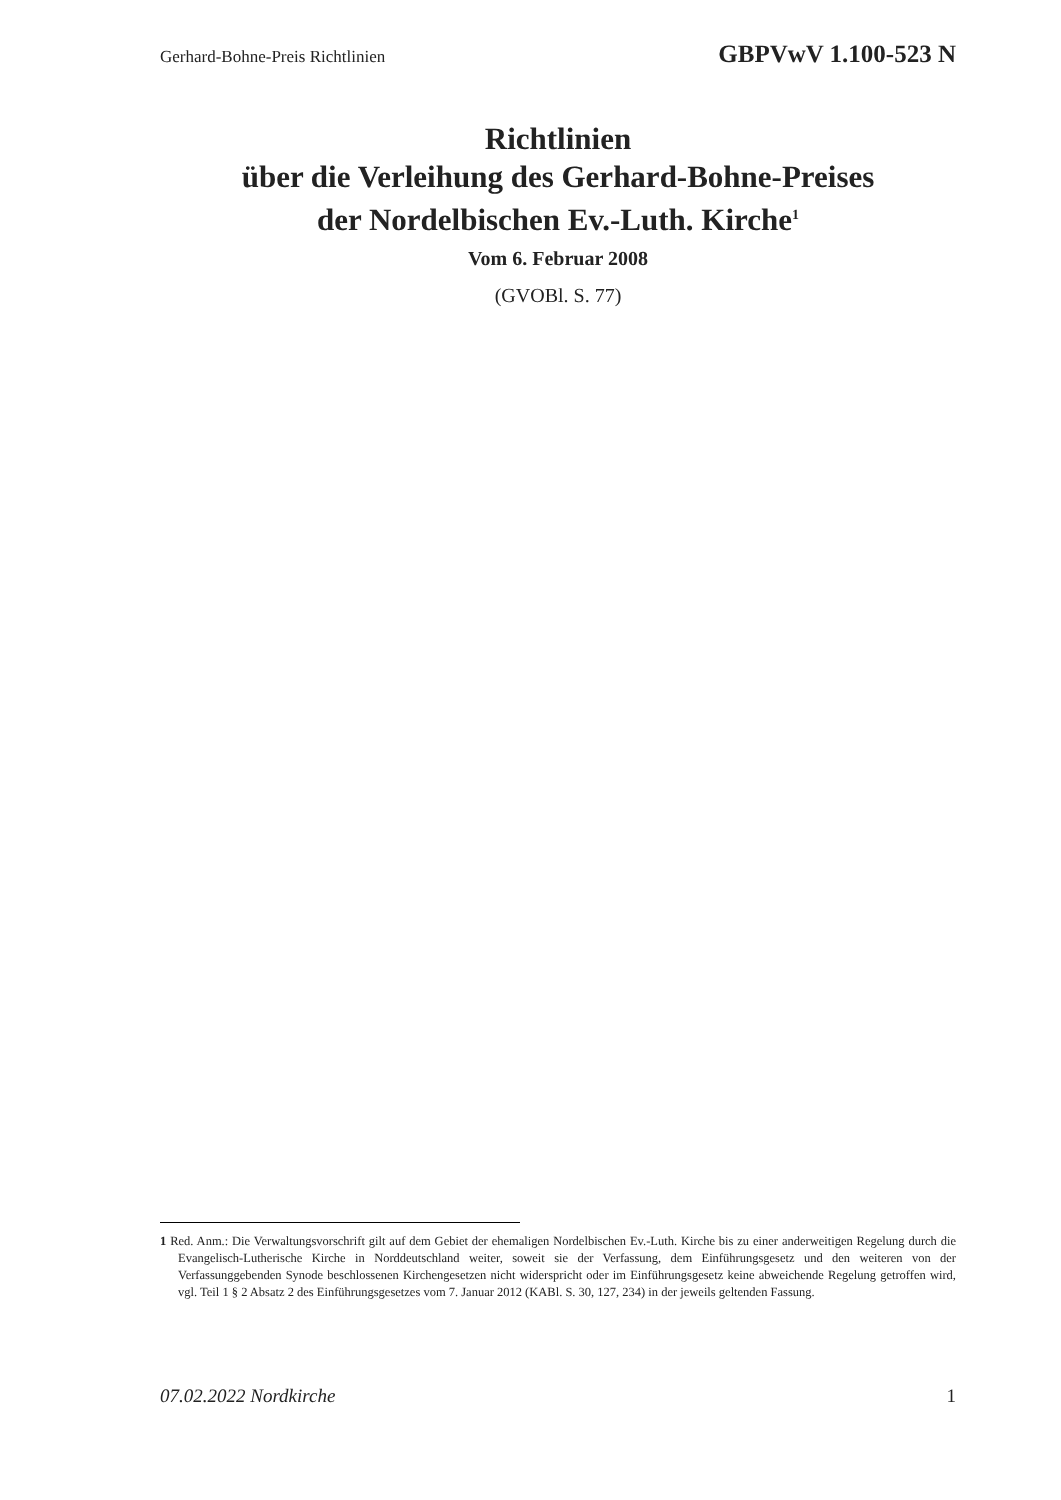Gerhard-Bohne-Preis Richtlinien GBPVwV 1.100-523 N
Richtlinien
über die Verleihung des Gerhard-Bohne-Preises
der Nordelbischen Ev.-Luth. Kirche<sup>1</sup>
Vom 6. Februar 2008
(GVOBl. S. 77)
1 Red. Anm.: Die Verwaltungsvorschrift gilt auf dem Gebiet der ehemaligen Nordelbischen Ev.-Luth. Kirche bis zu einer anderweitigen Regelung durch die Evangelisch-Lutherische Kirche in Norddeutschland weiter, soweit sie der Verfassung, dem Einführungsgesetz und den weiteren von der Verfassunggebenden Synode beschlossenen Kirchengesetzen nicht widerspricht oder im Einführungsgesetz keine abweichende Regelung getroffen wird, vgl. Teil 1 § 2 Absatz 2 des Einführungsgesetzes vom 7. Januar 2012 (KABl. S. 30, 127, 234) in der jeweils geltenden Fassung.
07.02.2022 Nordkirche 1